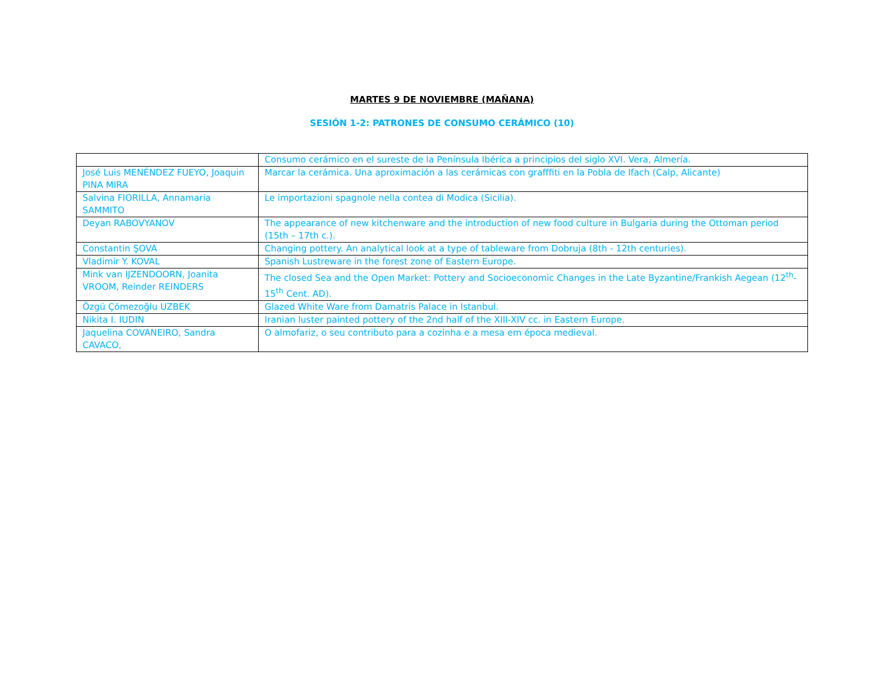MARTES 9 DE NOVIEMBRE (MAÑANA)
SESIÓN 1-2: PATRONES DE CONSUMO CERÁMICO (10)
| | Consumo cerámico en el sureste de la Península Ibérica a principios del siglo XVI. Vera, Almería. |
| José Luis MENÉNDEZ FUEYO, Joaquin PINA MIRA | Marcar la cerámica. Una aproximación a las cerámicas con grafffiti en la Pobla de Ifach (Calp, Alicante) |
| Salvina FIORILLA, Annamaria SAMMITO | Le importazioni spagnole nella contea di Modica (Sicilia). |
| Deyan RABOVYANOV | The appearance of new kitchenware and the introduction of new food culture in Bulgaria during the Ottoman period (15th – 17th c.). |
| Constantin ŞOVA | Changing pottery. An analytical look at a type of tableware from Dobruja (8th - 12th centuries). |
| Vladimir Y. KOVAL | Spanish Lustreware in the forest zone of Eastern Europe. |
| Mink van IJZENDOORN, Joanita VROOM, Reinder REINDERS | The closed Sea and the Open Market: Pottery and Socioeconomic Changes in the Late Byzantine/Frankish Aegean (12<sup>th</sup>-15<sup>th</sup> Cent. AD). |
| Özgü Çömezoğlu UZBEK | Glazed White Ware from Damatris Palace in Istanbul. |
| Nikita I. IUDIN | Iranian luster painted pottery of the 2nd half of the XIII-XIV cc. in Eastern Europe. |
| Jaquelina COVANEIRO, Sandra CAVACO, | O almofariz, o seu contributo para a cozinha e a mesa em época medieval. |